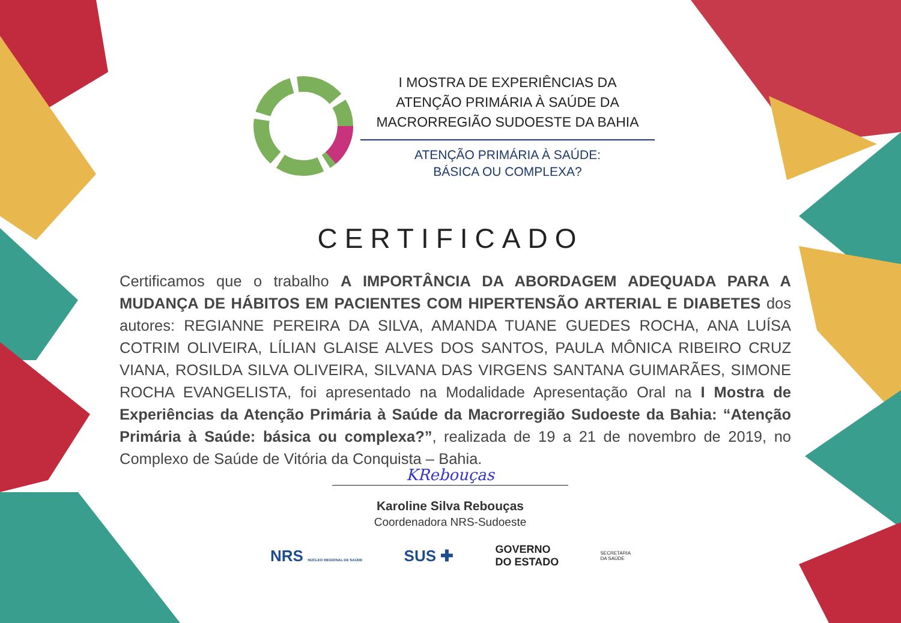I MOSTRA DE EXPERIÊNCIAS DA
ATENÇÃO PRIMÁRIA À SAÚDE DA
MACRORREGIÃO SUDOESTE DA BAHIA
ATENÇÃO PRIMÁRIA À SAÚDE:
BÁSICA OU COMPLEXA?
CERTIFICADO
Certificamos que o trabalho A IMPORTÂNCIA DA ABORDAGEM ADEQUADA PARA A MUDANÇA DE HÁBITOS EM PACIENTES COM HIPERTENSÃO ARTERIAL E DIABETES dos autores: REGIANNE PEREIRA DA SILVA, AMANDA TUANE GUEDES ROCHA, ANA LUÍSA COTRIM OLIVEIRA, LÍLIAN GLAISE ALVES DOS SANTOS, PAULA MÔNICA RIBEIRO CRUZ VIANA, ROSILDA SILVA OLIVEIRA, SILVANA DAS VIRGENS SANTANA GUIMARÃES, SIMONE ROCHA EVANGELISTA, foi apresentado na Modalidade Apresentação Oral na I Mostra de Experiências da Atenção Primária à Saúde da Macrorregião Sudoeste da Bahia: “Atenção Primária à Saúde: básica ou complexa?”, realizada de 19 a 21 de novembro de 2019, no Complexo de Saúde de Vitória da Conquista – Bahia.
KRebouças
Karoline Silva Rebouças
Coordenadora NRS-Sudoeste
NRS NÚCLEO REGIONAL DE SAÚDE SUS ✚ GOVERNO
DO ESTADO SECRETARIA
DA SAÚDE